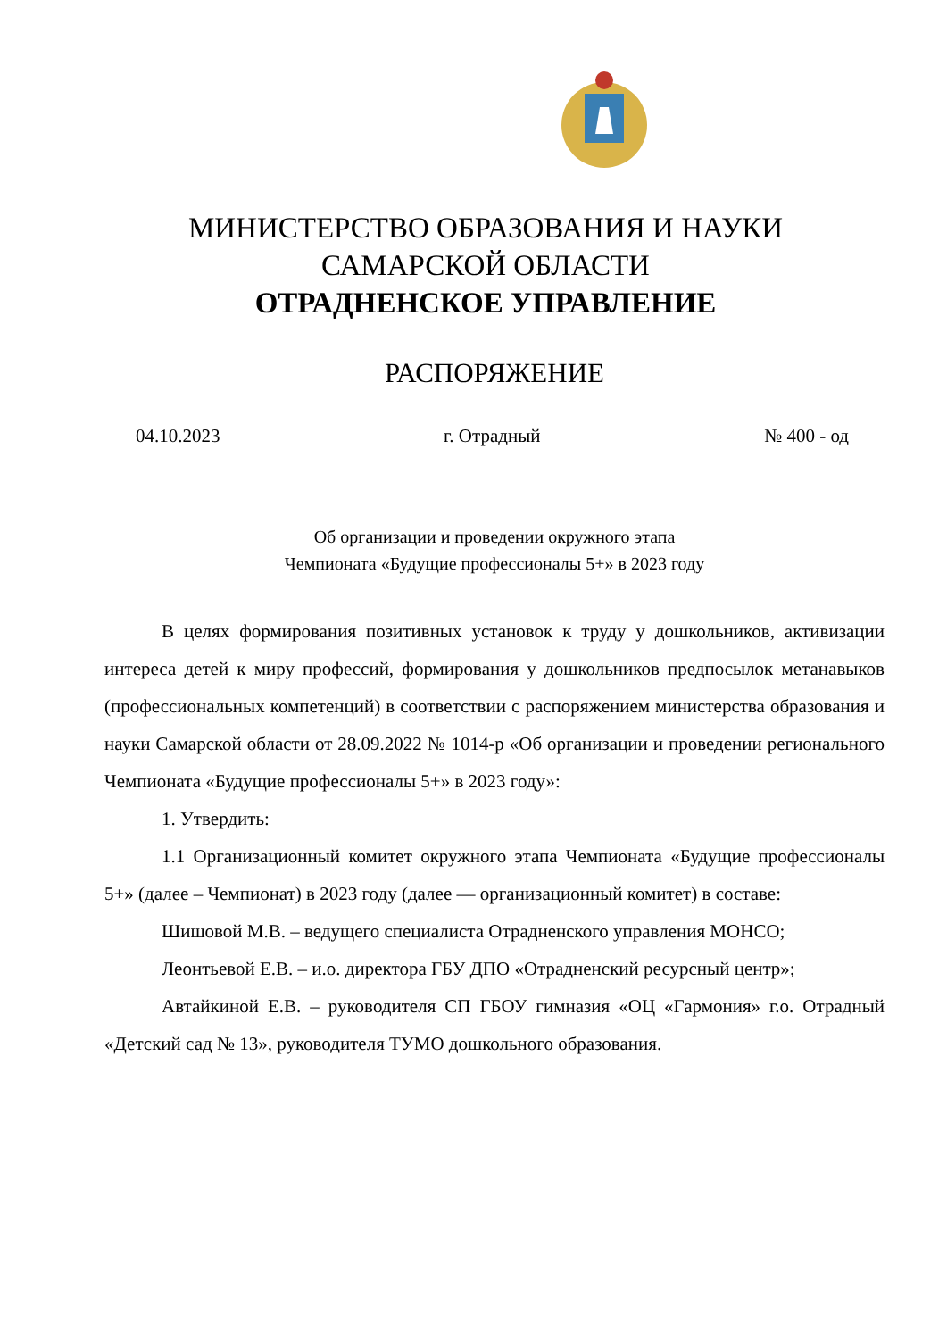МИНИСТЕРСТВО ОБРАЗОВАНИЯ И НАУКИ
САМАРСКОЙ ОБЛАСТИ
ОТРАДНЕНСКОЕ УПРАВЛЕНИЕ
РАСПОРЯЖЕНИЕ
04.10.2023 г. Отрадный № 400 - од
Об организации и проведении окружного этапа
Чемпионата «Будущие профессионалы 5+» в 2023 году
В целях формирования позитивных установок к труду у дошкольников, активизации интереса детей к миру профессий, формирования у дошкольников предпосылок метанавыков (профессиональных компетенций) в соответствии с распоряжением министерства образования и науки Самарской области от 28.09.2022 № 1014-р «Об организации и проведении регионального Чемпионата «Будущие профессионалы 5+» в 2023 году»:
1. Утвердить:
1.1 Организационный комитет окружного этапа Чемпионата «Будущие профессионалы 5+» (далее – Чемпионат) в 2023 году (далее — организационный комитет) в составе:
Шишовой М.В. – ведущего специалиста Отрадненского управления МОНСО;
Леонтьевой Е.В. – и.о. директора ГБУ ДПО «Отрадненский ресурсный центр»;
Автайкиной Е.В. – руководителя СП ГБОУ гимназия «ОЦ «Гармония» г.о. Отрадный «Детский сад № 13», руководителя ТУМО дошкольного образования.